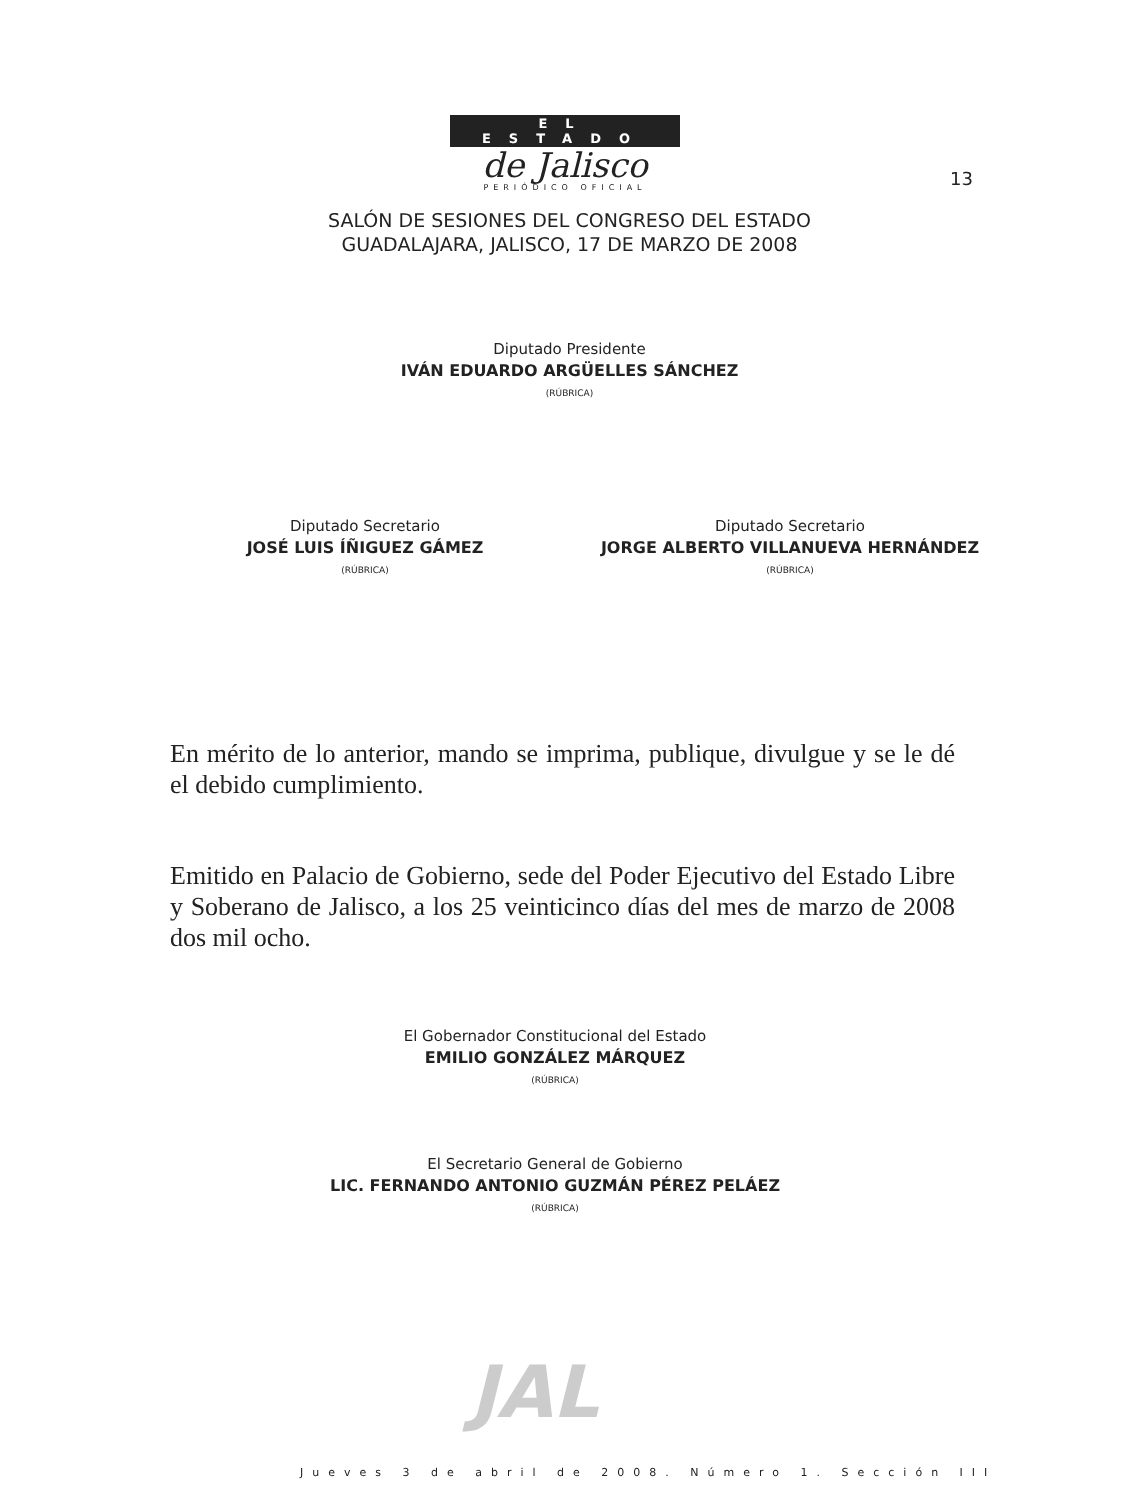EL ESTADO
de Jalisco
PERIÓDICO OFICIAL
13
SALÓN DE SESIONES DEL CONGRESO DEL ESTADO
GUADALAJARA, JALISCO, 17 DE MARZO DE 2008
Diputado Presidente
IVÁN EDUARDO ARGÜELLES SÁNCHEZ
(RÚBRICA)
Diputado Secretario
JOSÉ LUIS ÍÑIGUEZ GÁMEZ
(RÚBRICA)
Diputado Secretario
JORGE ALBERTO VILLANUEVA HERNÁNDEZ
(RÚBRICA)
En mérito de lo anterior, mando se imprima, publique, divulgue y se le dé el debido cumplimiento.
Emitido en Palacio de Gobierno, sede del Poder Ejecutivo del Estado Libre y Soberano de Jalisco, a los 25 veinticinco días del mes de marzo de 2008 dos mil ocho.
El Gobernador Constitucional del Estado
EMILIO GONZÁLEZ MÁRQUEZ
(RÚBRICA)
El Secretario General de Gobierno
LIC. FERNANDO ANTONIO GUZMÁN PÉREZ PELÁEZ
(RÚBRICA)
JAL
Jueves 3 de abril de 2008. Número 1. Sección III